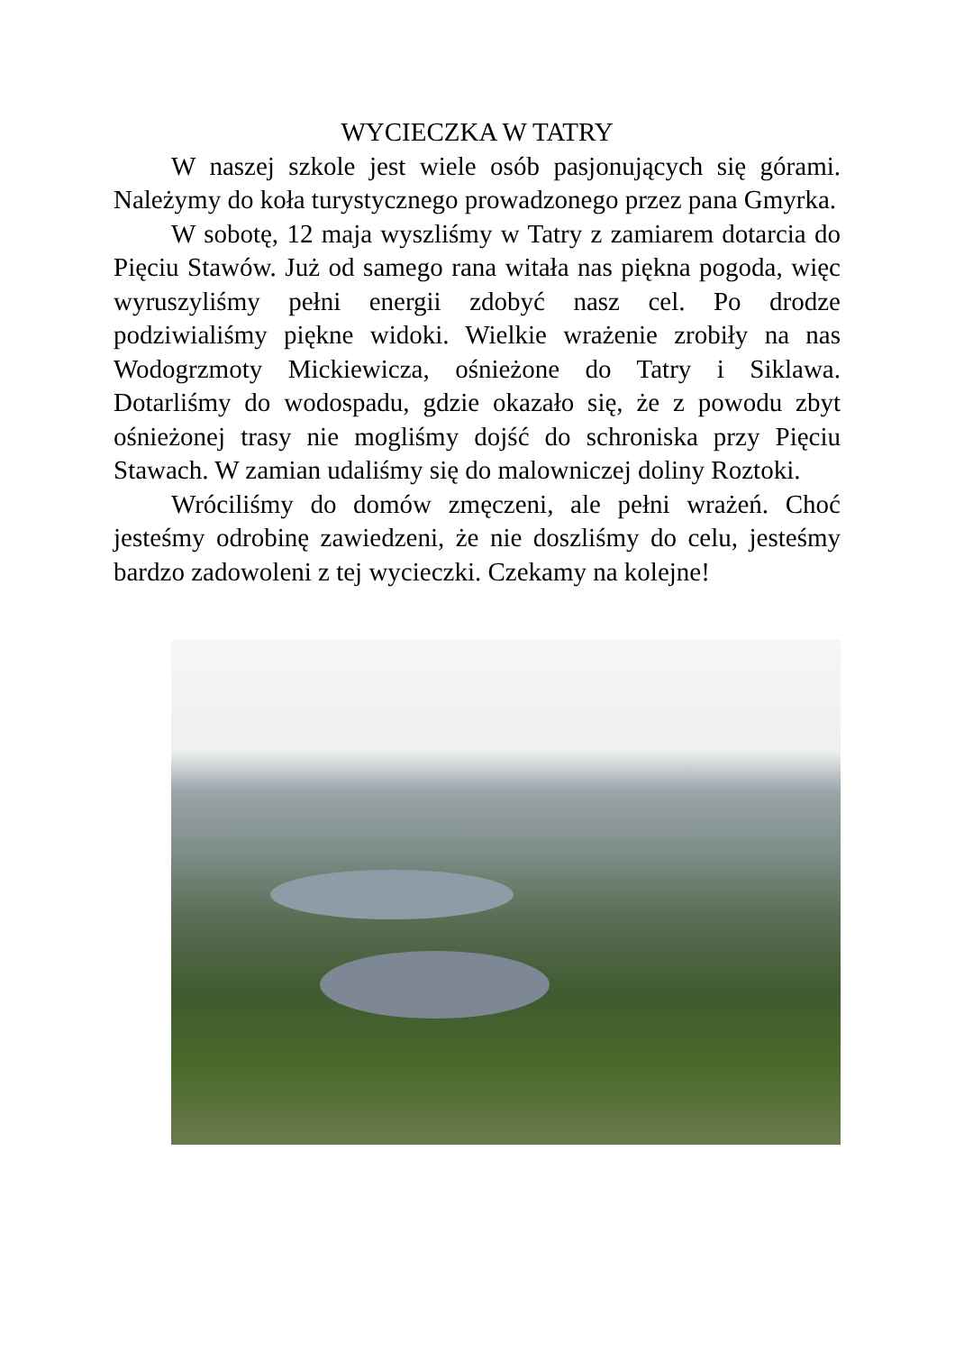WYCIECZKA W TATRY
W naszej szkole jest wiele osób pasjonujących się górami. Należymy do koła turystycznego prowadzonego przez pana Gmyrka.
W sobotę, 12 maja wyszliśmy w Tatry z zamiarem dotarcia do Pięciu Stawów. Już od samego rana witała nas piękna pogoda, więc wyruszyliśmy pełni energii zdobyć nasz cel. Po drodze podziwialiśmy piękne widoki. Wielkie wrażenie zrobiły na nas Wodogrzmoty Mickiewicza, ośnieżone do Tatry i Siklawa. Dotarliśmy do wodospadu, gdzie okazało się, że z powodu zbyt ośnieżonej trasy nie mogliśmy dojść do schroniska przy Pięciu Stawach. W zamian udaliśmy się do malowniczej doliny Roztoki.
Wróciliśmy do domów zmęczeni, ale pełni wrażeń. Choć jesteśmy odrobinę zawiedzeni, że nie doszliśmy do celu, jesteśmy bardzo zadowoleni z tej wycieczki. Czekamy na kolejne!